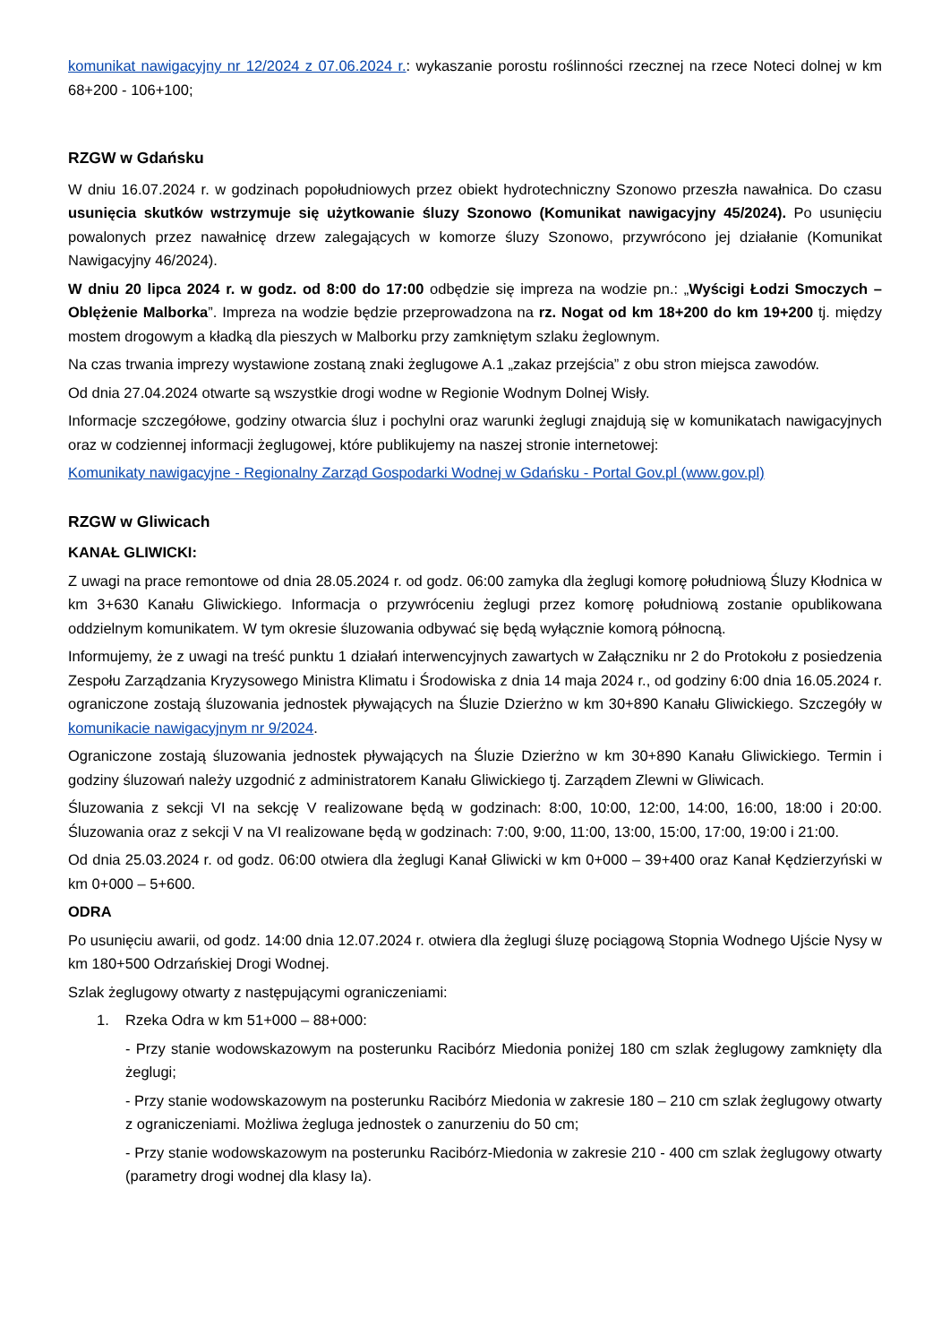komunikat nawigacyjny nr 12/2024 z 07.06.2024 r.: wykaszanie porostu roślinności rzecznej na rzece Noteci dolnej w km 68+200 - 106+100;
RZGW w Gdańsku
W dniu 16.07.2024 r. w godzinach popołudniowych przez obiekt hydrotechniczny Szonowo przeszła nawałnica. Do czasu usunięcia skutków wstrzymuje się użytkowanie śluzy Szonowo (Komunikat nawigacyjny 45/2024). Po usunięciu powalonych przez nawałnicę drzew zalegających w komorze śluzy Szonowo, przywrócono jej działanie (Komunikat Nawigacyjny 46/2024).
W dniu 20 lipca 2024 r. w godz. od 8:00 do 17:00 odbędzie się impreza na wodzie pn.: „Wyścigi Łodzi Smoczych – Oblężenie Malborka”. Impreza na wodzie będzie przeprowadzona na rz. Nogat od km 18+200 do km 19+200 tj. między mostem drogowym a kładką dla pieszych w Malborku przy zamkniętym szlaku żeglownym.
Na czas trwania imprezy wystawione zostaną znaki żeglugowe A.1 „zakaz przejścia” z obu stron miejsca zawodów.
Od dnia 27.04.2024 otwarte są wszystkie drogi wodne w Regionie Wodnym Dolnej Wisły.
Informacje szczegółowe, godziny otwarcia śluz i pochylni oraz warunki żeglugi znajdują się w komunikatach nawigacyjnych oraz w codziennej informacji żeglugowej, które publikujemy na naszej stronie internetowej:
Komunikaty nawigacyjne - Regionalny Zarząd Gospodarki Wodnej w Gdańsku - Portal Gov.pl (www.gov.pl)
RZGW w Gliwicach
KANAŁ GLIWICKI:
Z uwagi na prace remontowe od dnia 28.05.2024 r. od godz. 06:00 zamyka dla żeglugi komorę południową Śluzy Kłodnica w km 3+630 Kanału Gliwickiego. Informacja o przywróceniu żeglugi przez komorę południową zostanie opublikowana oddzielnym komunikatem. W tym okresie śluzowania odbywać się będą wyłącznie komorą północną.
Informujemy, że z uwagi na treść punktu 1 działań interwencyjnych zawartych w Załączniku nr 2 do Protokołu z posiedzenia Zespołu Zarządzania Kryzysowego Ministra Klimatu i Środowiska z dnia 14 maja 2024 r., od godziny 6:00 dnia 16.05.2024 r. ograniczone zostają śluzowania jednostek pływających na Śluzie Dzierżno w km 30+890 Kanału Gliwickiego. Szczegóły w komunikacie nawigacyjnym nr 9/2024.
Ograniczone zostają śluzowania jednostek pływających na Śluzie Dzierżno w km 30+890 Kanału Gliwickiego. Termin i godziny śluzowań należy uzgodnić z administratorem Kanału Gliwickiego tj. Zarządem Zlewni w Gliwicach.
Śluzowania z sekcji VI na sekcję V realizowane będą w godzinach: 8:00, 10:00, 12:00, 14:00, 16:00, 18:00 i 20:00. Śluzowania oraz z sekcji V na VI realizowane będą w godzinach: 7:00, 9:00, 11:00, 13:00, 15:00, 17:00, 19:00 i 21:00.
Od dnia 25.03.2024 r. od godz. 06:00 otwiera dla żeglugi Kanał Gliwicki w km 0+000 – 39+400 oraz Kanał Kędzierzyński w km 0+000 – 5+600.
ODRA
Po usunięciu awarii, od godz. 14:00 dnia 12.07.2024 r. otwiera dla żeglugi śluzę pociągową Stopnia Wodnego Ujście Nysy w km 180+500 Odrzańskiej Drogi Wodnej.
Szlak żeglugowy otwarty z następującymi ograniczeniami:
1. Rzeka Odra w km 51+000 – 88+000:
- Przy stanie wodowskazowym na posterunku Racibórz Miedonia poniżej 180 cm szlak żeglugowy zamknięty dla żeglugi;
- Przy stanie wodowskazowym na posterunku Racibórz Miedonia w zakresie 180 – 210 cm szlak żeglugowy otwarty z ograniczeniami. Możliwa żegluga jednostek o zanurzeniu do 50 cm;
- Przy stanie wodowskazowym na posterunku Racibórz-Miedonia w zakresie 210 - 400 cm szlak żeglugowy otwarty (parametry drogi wodnej dla klasy Ia).